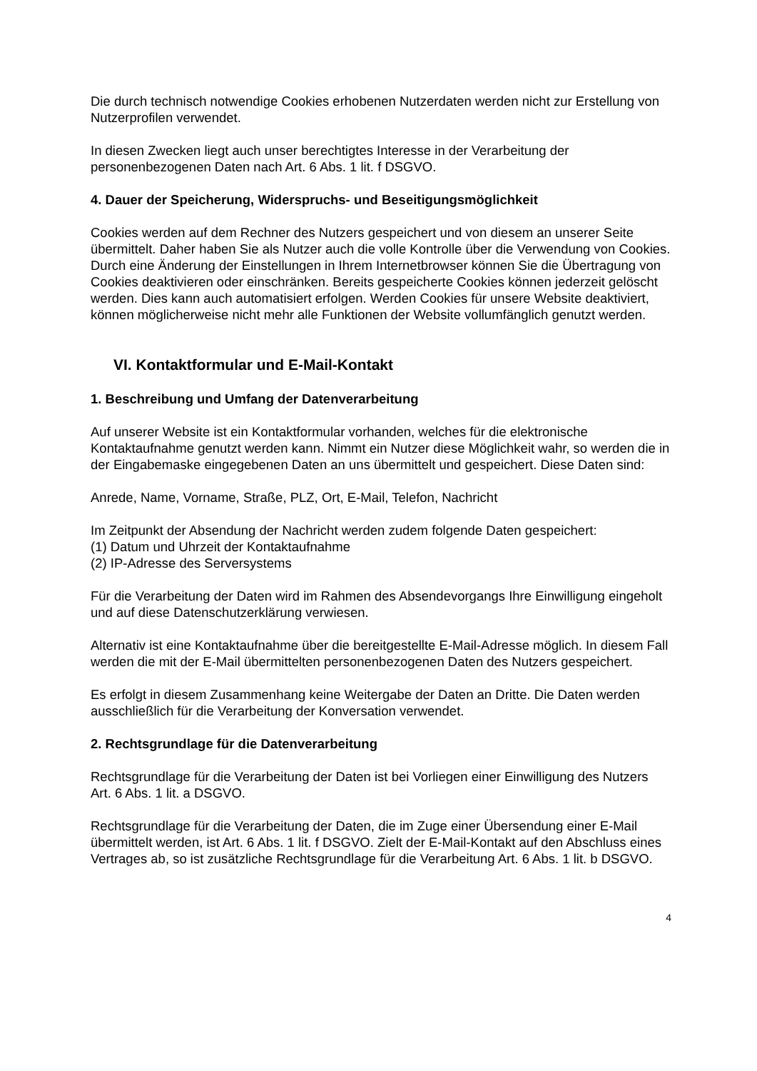Die durch technisch notwendige Cookies erhobenen Nutzerdaten werden nicht zur Erstellung von Nutzerprofilen verwendet.
In diesen Zwecken liegt auch unser berechtigtes Interesse in der Verarbeitung der personenbezogenen Daten nach Art. 6 Abs. 1 lit. f DSGVO.
4. Dauer der Speicherung, Widerspruchs- und Beseitigungsmöglichkeit
Cookies werden auf dem Rechner des Nutzers gespeichert und von diesem an unserer Seite übermittelt. Daher haben Sie als Nutzer auch die volle Kontrolle über die Verwendung von Cookies. Durch eine Änderung der Einstellungen in Ihrem Internetbrowser können Sie die Übertragung von Cookies deaktivieren oder einschränken. Bereits gespeicherte Cookies können jederzeit gelöscht werden. Dies kann auch automatisiert erfolgen. Werden Cookies für unsere Website deaktiviert, können möglicherweise nicht mehr alle Funktionen der Website vollumfänglich genutzt werden.
VI. Kontaktformular und E-Mail-Kontakt
1. Beschreibung und Umfang der Datenverarbeitung
Auf unserer Website ist ein Kontaktformular vorhanden, welches für die elektronische Kontaktaufnahme genutzt werden kann. Nimmt ein Nutzer diese Möglichkeit wahr, so werden die in der Eingabemaske eingegebenen Daten an uns übermittelt und gespeichert. Diese Daten sind:
Anrede, Name, Vorname, Straße, PLZ, Ort, E-Mail, Telefon, Nachricht
Im Zeitpunkt der Absendung der Nachricht werden zudem folgende Daten gespeichert:
(1) Datum und Uhrzeit der Kontaktaufnahme
(2) IP-Adresse des Serversystems
Für die Verarbeitung der Daten wird im Rahmen des Absendevorgangs Ihre Einwilligung eingeholt und auf diese Datenschutzerklärung verwiesen.
Alternativ ist eine Kontaktaufnahme über die bereitgestellte E-Mail-Adresse möglich. In diesem Fall werden die mit der E-Mail übermittelten personenbezogenen Daten des Nutzers gespeichert.
Es erfolgt in diesem Zusammenhang keine Weitergabe der Daten an Dritte. Die Daten werden ausschließlich für die Verarbeitung der Konversation verwendet.
2. Rechtsgrundlage für die Datenverarbeitung
Rechtsgrundlage für die Verarbeitung der Daten ist bei Vorliegen einer Einwilligung des Nutzers Art. 6 Abs. 1 lit. a DSGVO.
Rechtsgrundlage für die Verarbeitung der Daten, die im Zuge einer Übersendung einer E-Mail übermittelt werden, ist Art. 6 Abs. 1 lit. f DSGVO. Zielt der E-Mail-Kontakt auf den Abschluss eines Vertrages ab, so ist zusätzliche Rechtsgrundlage für die Verarbeitung Art. 6 Abs. 1 lit. b DSGVO.
4